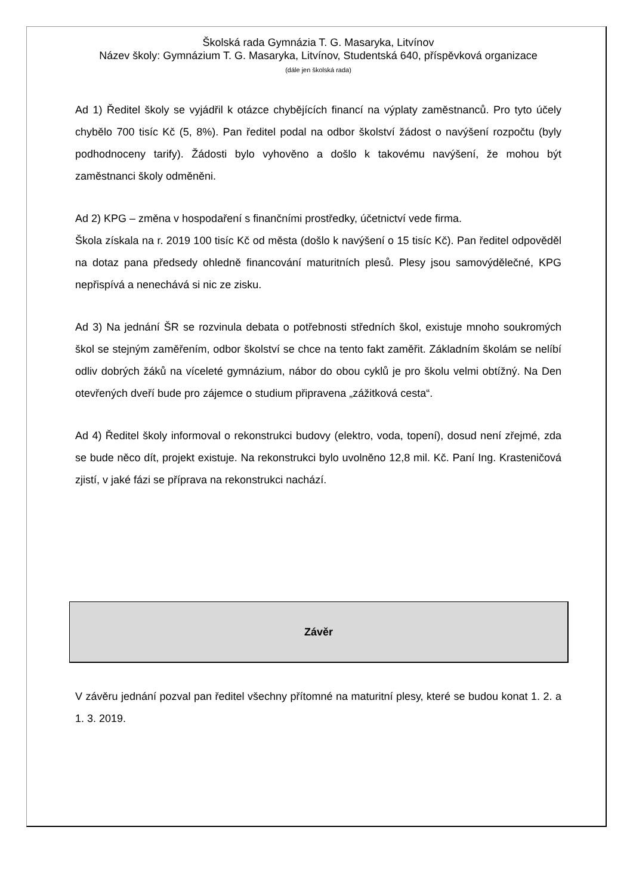Školská rada Gymnázia T. G. Masaryka, Litvínov
Název školy: Gymnázium T. G. Masaryka, Litvínov, Studentská 640, příspěvková organizace
(dále jen školská rada)
Ad 1) Ředitel školy se vyjádřil k otázce chybějících financí na výplaty zaměstnanců. Pro tyto účely chybělo 700 tisíc Kč (5, 8%). Pan ředitel podal na odbor školství žádost o navýšení rozpočtu (byly podhodnoceny tarify). Žádosti bylo vyhověno a došlo k takovému navýšení, že mohou být zaměstnanci školy odměněni.
Ad 2) KPG – změna v hospodaření s finančními prostředky, účetnictví vede firma.
Škola získala na r. 2019 100 tisíc Kč od města (došlo k navýšení o 15 tisíc Kč). Pan ředitel odpověděl na dotaz pana předsedy ohledně financování maturitních plesů. Plesy jsou samovýdělečné, KPG nepřispívá a nenechává si nic ze zisku.
Ad 3) Na jednání ŠR se rozvinula debata o potřebnosti středních škol, existuje mnoho soukromých škol se stejným zaměřením, odbor školství se chce na tento fakt zaměřit. Základním školám se nelíbí odliv dobrých žáků na víceleté gymnázium, nábor do obou cyklů je pro školu velmi obtížný. Na Den otevřených dveří bude pro zájemce o studium připravena „zážitková cesta“.
Ad 4) Ředitel školy informoval o rekonstrukci budovy (elektro, voda, topení), dosud není zřejmé, zda se bude něco dít, projekt existuje. Na rekonstrukci bylo uvolněno 12,8 mil. Kč. Paní Ing. Krasteničová zjistí, v jaké fázi se příprava na rekonstrukci nachází.
Závěr
V závěru jednání pozval pan ředitel všechny přítomné na maturitní plesy, které se budou konat 1. 2. a 1. 3. 2019.